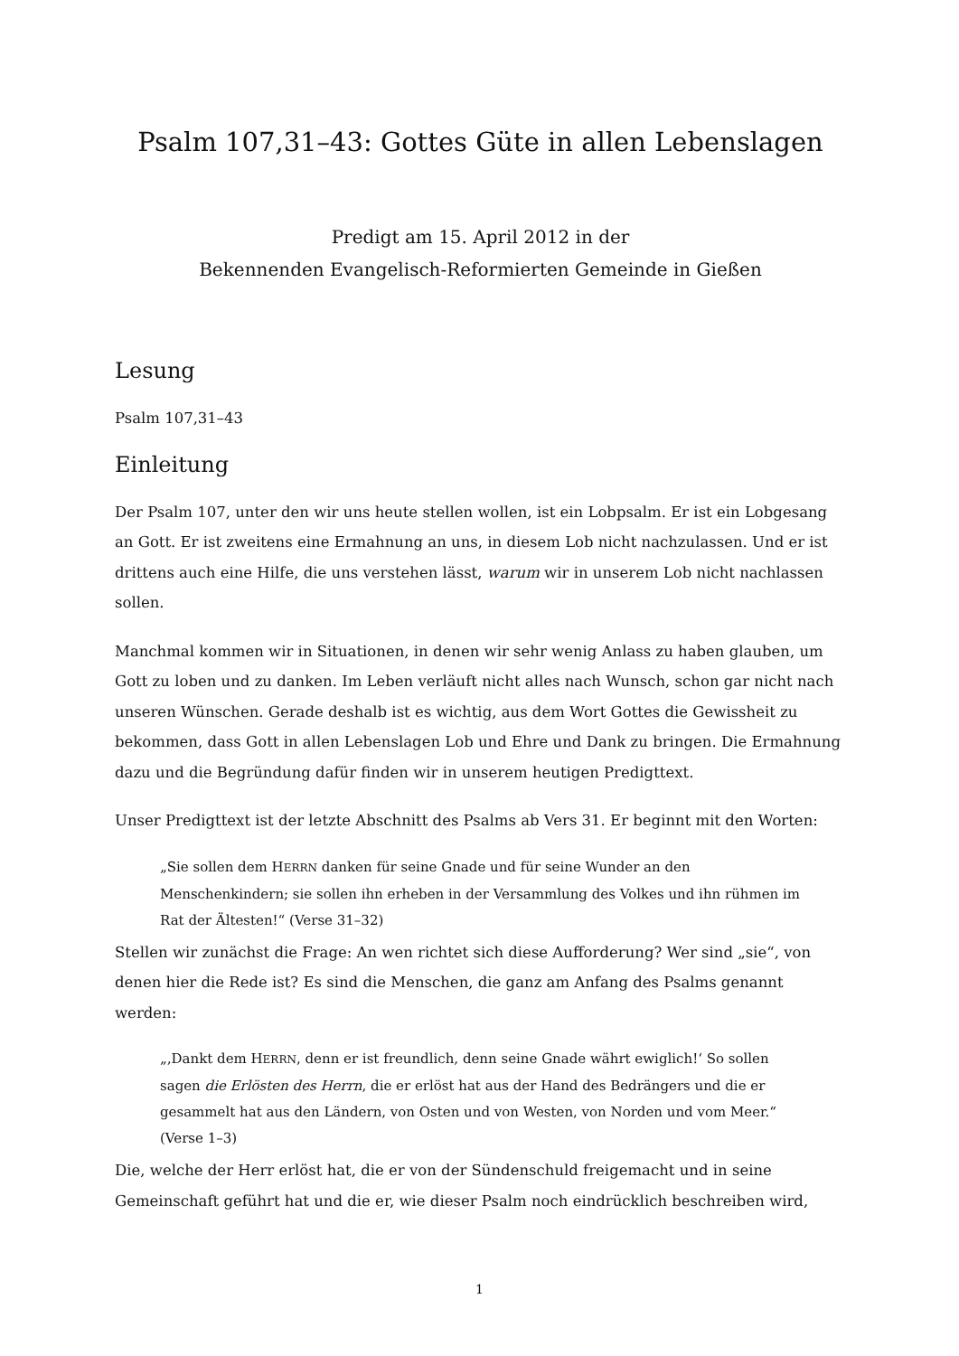Psalm 107,31–43: Gottes Güte in allen Lebenslagen
Predigt am 15. April 2012 in der
Bekennenden Evangelisch-Reformierten Gemeinde in Gießen
Lesung
Psalm 107,31–43
Einleitung
Der Psalm 107, unter den wir uns heute stellen wollen, ist ein Lobpsalm. Er ist ein Lobgesang an Gott. Er ist zweitens eine Ermahnung an uns, in diesem Lob nicht nachzulassen. Und er ist drittens auch eine Hilfe, die uns verstehen lässt, warum wir in unserem Lob nicht nachlassen sollen.
Manchmal kommen wir in Situationen, in denen wir sehr wenig Anlass zu haben glauben, um Gott zu loben und zu danken. Im Leben verläuft nicht alles nach Wunsch, schon gar nicht nach unseren Wünschen. Gerade deshalb ist es wichtig, aus dem Wort Gottes die Gewissheit zu bekommen, dass Gott in allen Lebenslagen Lob und Ehre und Dank zu bringen. Die Ermahnung dazu und die Begründung dafür finden wir in unserem heutigen Predigttext.
Unser Predigttext ist der letzte Abschnitt des Psalms ab Vers 31. Er beginnt mit den Worten:
„Sie sollen dem HERRN danken für seine Gnade und für seine Wunder an den Menschenkindern; sie sollen ihn erheben in der Versammlung des Volkes und ihn rühmen im Rat der Ältesten!“ (Verse 31–32)
Stellen wir zunächst die Frage: An wen richtet sich diese Aufforderung? Wer sind „sie“, von denen hier die Rede ist? Es sind die Menschen, die ganz am Anfang des Psalms genannt werden:
„‚Dankt dem HERRN, denn er ist freundlich, denn seine Gnade währt ewiglich!‘ So sollen sagen die Erlösten des Herrn, die er erlöst hat aus der Hand des Bedrängers und die er gesammelt hat aus den Ländern, von Osten und von Westen, von Norden und vom Meer.“ (Verse 1–3)
Die, welche der Herr erlöst hat, die er von der Sündenschuld freigemacht und in seine Gemeinschaft geführt hat und die er, wie dieser Psalm noch eindrücklich beschreiben wird,
1